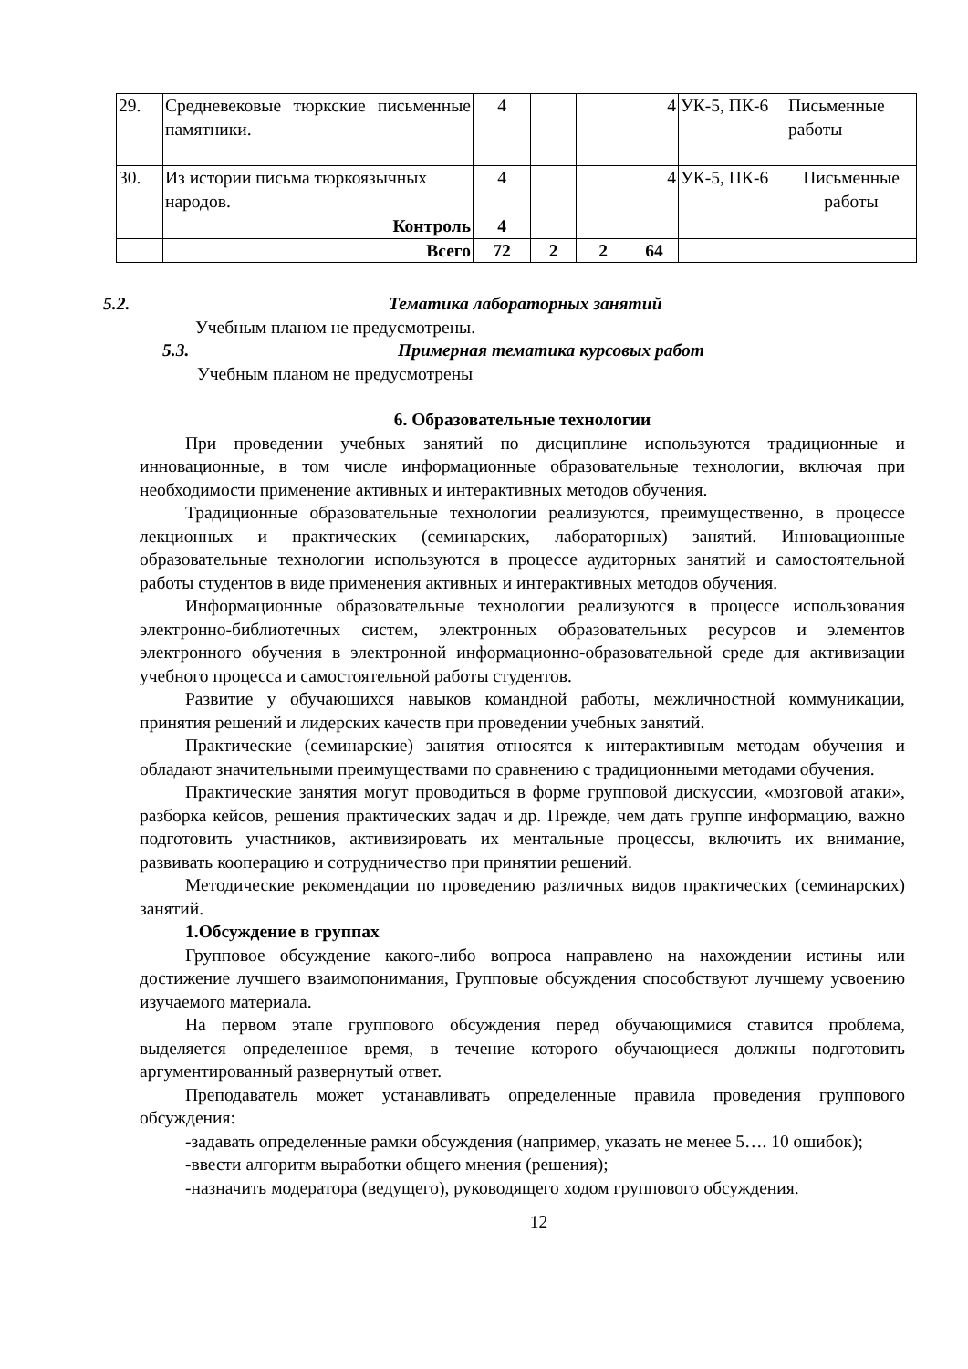| 29. | Средневековые тюркские письменные памятники. | 4 | | | 4 | УК-5, ПК-6 | Письменные работы |
| 30. | Из истории письма тюркоязычных народов. | 4 | | | 4 | УК-5, ПК-6 | Письменные работы |
| | Контроль | 4 | | | | | |
| | Всего | 72 | 2 | 2 | 64 | | |
5.2. Тематика лабораторных занятий
Учебным планом не предусмотрены.
5.3. Примерная тематика курсовых работ
Учебным планом не предусмотрены
6. Образовательные технологии
При проведении учебных занятий по дисциплине используются традиционные и инновационные, в том числе информационные образовательные технологии, включая при необходимости применение активных и интерактивных методов обучения.
Традиционные образовательные технологии реализуются, преимущественно, в процессе лекционных и практических (семинарских, лабораторных) занятий. Инновационные образовательные технологии используются в процессе аудиторных занятий и самостоятельной работы студентов в виде применения активных и интерактивных методов обучения.
Информационные образовательные технологии реализуются в процессе использования электронно-библиотечных систем, электронных образовательных ресурсов и элементов электронного обучения в электронной информационно-образовательной среде для активизации учебного процесса и самостоятельной работы студентов.
Развитие у обучающихся навыков командной работы, межличностной коммуникации, принятия решений и лидерских качеств при проведении учебных занятий.
Практические (семинарские) занятия относятся к интерактивным методам обучения и обладают значительными преимуществами по сравнению с традиционными методами обучения.
Практические занятия могут проводиться в форме групповой дискуссии, «мозговой атаки», разборка кейсов, решения практических задач и др. Прежде, чем дать группе информацию, важно подготовить участников, активизировать их ментальные процессы, включить их внимание, развивать кооперацию и сотрудничество при принятии решений.
Методические рекомендации по проведению различных видов практических (семинарских) занятий.
1.Обсуждение в группах
Групповое обсуждение какого-либо вопроса направлено на нахождении истины или достижение лучшего взаимопонимания, Групповые обсуждения способствуют лучшему усвоению изучаемого материала.
На первом этапе группового обсуждения перед обучающимися ставится проблема, выделяется определенное время, в течение которого обучающиеся должны подготовить аргументированный развернутый ответ.
Преподаватель может устанавливать определенные правила проведения группового обсуждения:
-задавать определенные рамки обсуждения (например, указать не менее 5…. 10 ошибок);
-ввести алгоритм выработки общего мнения (решения);
-назначить модератора (ведущего), руководящего ходом группового обсуждения.
12